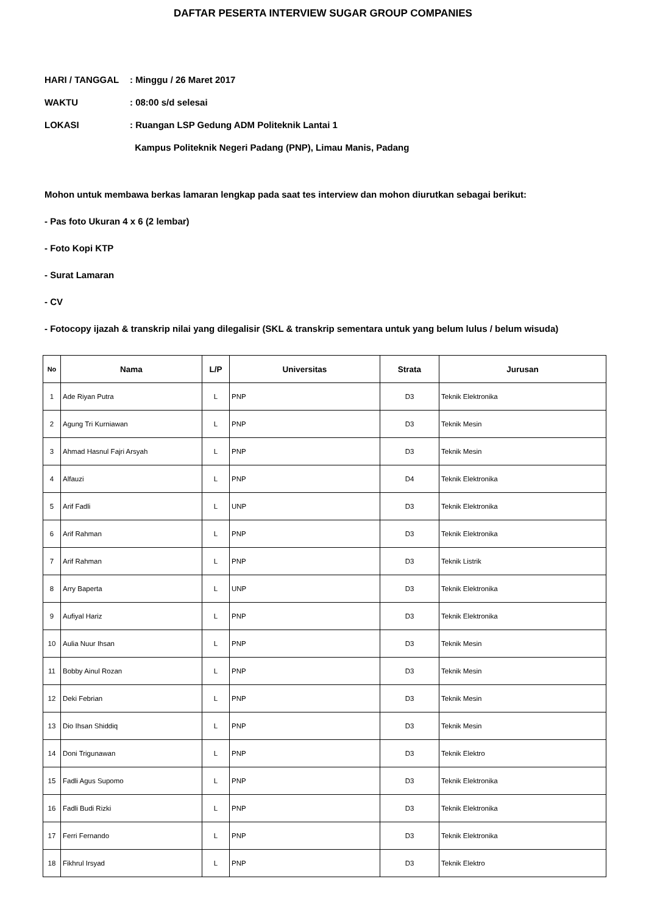DAFTAR PESERTA INTERVIEW SUGAR GROUP COMPANIES
HARI / TANGGAL: Minggu / 26 Maret 2017
WAKTU: 08:00 s/d selesai
LOKASI: Ruangan LSP Gedung ADM Politeknik Lantai 1
Kampus Politeknik Negeri Padang (PNP), Limau Manis, Padang
Mohon untuk membawa berkas lamaran lengkap pada saat tes interview dan mohon diurutkan sebagai berikut:
- Pas foto Ukuran 4 x 6 (2 lembar)
- Foto Kopi KTP
- Surat Lamaran
- CV
- Fotocopy ijazah & transkrip nilai yang dilegalisir (SKL & transkrip sementara untuk yang belum lulus / belum wisuda)
| No | Nama | L/P | Universitas | Strata | Jurusan |
| --- | --- | --- | --- | --- | --- |
| 1 | Ade Riyan Putra | L | PNP | D3 | Teknik Elektronika |
| 2 | Agung Tri Kurniawan | L | PNP | D3 | Teknik Mesin |
| 3 | Ahmad Hasnul Fajri Arsyah | L | PNP | D3 | Teknik Mesin |
| 4 | Alfauzi | L | PNP | D4 | Teknik Elektronika |
| 5 | Arif Fadli | L | UNP | D3 | Teknik Elektronika |
| 6 | Arif Rahman | L | PNP | D3 | Teknik Elektronika |
| 7 | Arif Rahman | L | PNP | D3 | Teknik Listrik |
| 8 | Arry Baperta | L | UNP | D3 | Teknik Elektronika |
| 9 | Aufiyal Hariz | L | PNP | D3 | Teknik Elektronika |
| 10 | Aulia Nuur Ihsan | L | PNP | D3 | Teknik Mesin |
| 11 | Bobby Ainul Rozan | L | PNP | D3 | Teknik Mesin |
| 12 | Deki Febrian | L | PNP | D3 | Teknik Mesin |
| 13 | Dio Ihsan Shiddiq | L | PNP | D3 | Teknik Mesin |
| 14 | Doni Trigunawan | L | PNP | D3 | Teknik Elektro |
| 15 | Fadli Agus Supomo | L | PNP | D3 | Teknik Elektronika |
| 16 | Fadli Budi Rizki | L | PNP | D3 | Teknik Elektronika |
| 17 | Ferri Fernando | L | PNP | D3 | Teknik Elektronika |
| 18 | Fikhrul Irsyad | L | PNP | D3 | Teknik Elektro |